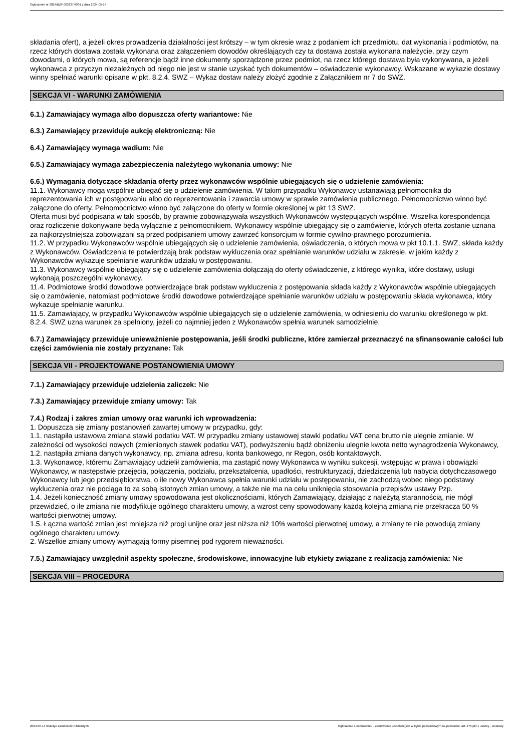Ogłoszenie nr 2024/BZP 00323740/01 z dnia 2024-05-14
składania ofert), a jeżeli okres prowadzenia działalności jest krótszy – w tym okresie wraz z podaniem ich przedmiotu, dat wykonania i podmiotów, na rzecz których dostawa została wykonana oraz załączeniem dowodów określających czy ta dostawa została wykonana należycie, przy czym dowodami, o których mowa, są referencje bądź inne dokumenty sporządzone przez podmiot, na rzecz którego dostawa była wykonywana, a jeżeli wykonawca z przyczyn niezależnych od niego nie jest w stanie uzyskać tych dokumentów – oświadczenie wykonawcy. Wskazane w wykazie dostawy winny spełniać warunki opisane w pkt. 8.2.4. SWZ – Wykaz dostaw należy złożyć zgodnie z Załącznikiem nr 7 do SWZ.
SEKCJA VI - WARUNKI ZAMÓWIENIA
6.1.) Zamawiający wymaga albo dopuszcza oferty wariantowe: Nie
6.3.) Zamawiający przewiduje aukcję elektroniczną: Nie
6.4.) Zamawiający wymaga wadium: Nie
6.5.) Zamawiający wymaga zabezpieczenia należytego wykonania umowy: Nie
6.6.) Wymagania dotyczące składania oferty przez wykonawców wspólnie ubiegających się o udzielenie zamówienia:
11.1. Wykonawcy mogą wspólnie ubiegać się o udzielenie zamówienia. W takim przypadku Wykonawcy ustanawiają pełnomocnika do reprezentowania ich w postępowaniu albo do reprezentowania i zawarcia umowy w sprawie zamówienia publicznego. Pełnomocnictwo winno być załączone do oferty. Pełnomocnictwo winno być załączone do oferty w formie określonej w pkt 13 SWZ.
Oferta musi być podpisana w taki sposób, by prawnie zobowiązywała wszystkich Wykonawców występujących wspólnie. Wszelka korespondencja oraz rozliczenie dokonywane będą wyłącznie z pełnomocnikiem. Wykonawcy wspólnie ubiegający się o zamówienie, których oferta zostanie uznana za najkorzystniejsza zobowiązani są przed podpisaniem umowy zawrzeć konsorcjum w formie cywilno-prawnego porozumienia.
11.2. W przypadku Wykonawców wspólnie ubiegających się o udzielenie zamówienia, oświadczenia, o których mowa w pkt 10.1.1. SWZ, składa każdy z Wykonawców. Oświadczenia te potwierdzają brak podstaw wykluczenia oraz spełnianie warunków udziału w zakresie, w jakim każdy z Wykonawców wykazuje spełnianie warunków udziału w postępowaniu.
11.3. Wykonawcy wspólnie ubiegający się o udzielenie zamówienia dołączają do oferty oświadczenie, z którego wynika, które dostawy, usługi wykonają poszczególni wykonawcy.
11.4. Podmiotowe środki dowodowe potwierdzające brak podstaw wykluczenia z postępowania składa każdy z Wykonawców wspólnie ubiegających się o zamówienie, natomiast podmiotowe środki dowodowe potwierdzające spełnianie warunków udziału w postępowaniu składa wykonawca, który wykazuje spełnianie warunku.
11.5. Zamawiający, w przypadku Wykonawców wspólnie ubiegających się o udzielenie zamówienia, w odniesieniu do warunku określonego w pkt. 8.2.4. SWZ uzna warunek za spełniony, jeżeli co najmniej jeden z Wykonawców spełnia warunek samodzielnie.
6.7.) Zamawiający przewiduje unieważnienie postępowania, jeśli środki publiczne, które zamierzał przeznaczyć na sfinansowanie całości lub części zamówienia nie zostały przyznane: Tak
SEKCJA VII - PROJEKTOWANE POSTANOWIENIA UMOWY
7.1.) Zamawiający przewiduje udzielenia zaliczek: Nie
7.3.) Zamawiający przewiduje zmiany umowy: Tak
7.4.) Rodzaj i zakres zmian umowy oraz warunki ich wprowadzenia:
1. Dopuszcza się zmiany postanowień zawartej umowy w przypadku, gdy:
1.1. nastąpiła ustawowa zmiana stawki podatku VAT. W przypadku zmiany ustawowej stawki podatku VAT cena brutto nie ulegnie zmianie. W zależności od wysokości nowych (zmienionych stawek podatku VAT), podwyższeniu bądź obniżeniu ulegnie kwota netto wynagrodzenia Wykonawcy,
1.2. nastąpiła zmiana danych wykonawcy, np. zmiana adresu, konta bankowego, nr Regon, osób kontaktowych.
1.3. Wykonawcę, któremu Zamawiający udzielił zamówienia, ma zastąpić nowy Wykonawca w wyniku sukcesji, wstępując w prawa i obowiązki Wykonawcy, w następstwie przejęcia, połączenia, podziału, przekształcenia, upadłości, restrukturyzacji, dziedziczenia lub nabycia dotychczasowego Wykonawcy lub jego przedsiębiorstwa, o ile nowy Wykonawca spełnia warunki udziału w postępowaniu, nie zachodzą wobec niego podstawy wykluczenia oraz nie pociąga to za sobą istotnych zmian umowy, a także nie ma na celu uniknięcia stosowania przepisów ustawy Pzp.
1.4. Jeżeli konieczność zmiany umowy spowodowana jest okolicznościami, których Zamawiający, działając z należytą starannością, nie mógł przewidzieć, o ile zmiana nie modyfikuje ogólnego charakteru umowy, a wzrost ceny spowodowany każdą kolejną zmianą nie przekracza 50 % wartości pierwotnej umowy.
1.5. Łączna wartość zmian jest mniejsza niż progi unijne oraz jest niższa niż 10% wartości pierwotnej umowy, a zmiany te nie powodują zmiany ogólnego charakteru umowy.
2. Wszelkie zmiany umowy wymagają formy pisemnej pod rygorem nieważności.
7.5.) Zamawiający uwzględnił aspekty społeczne, środowiskowe, innowacyjne lub etykiety związane z realizacją zamówienia: Nie
SEKCJA VIII – PROCEDURA
2024-05-14 Biuletyn Zamówień Publicznych Ogłoszenie o zamówieniu - Zamówienie udzielane jest w trybie podstawowym na podstawie: art. 275 pkt 1 ustawy - Dostawy